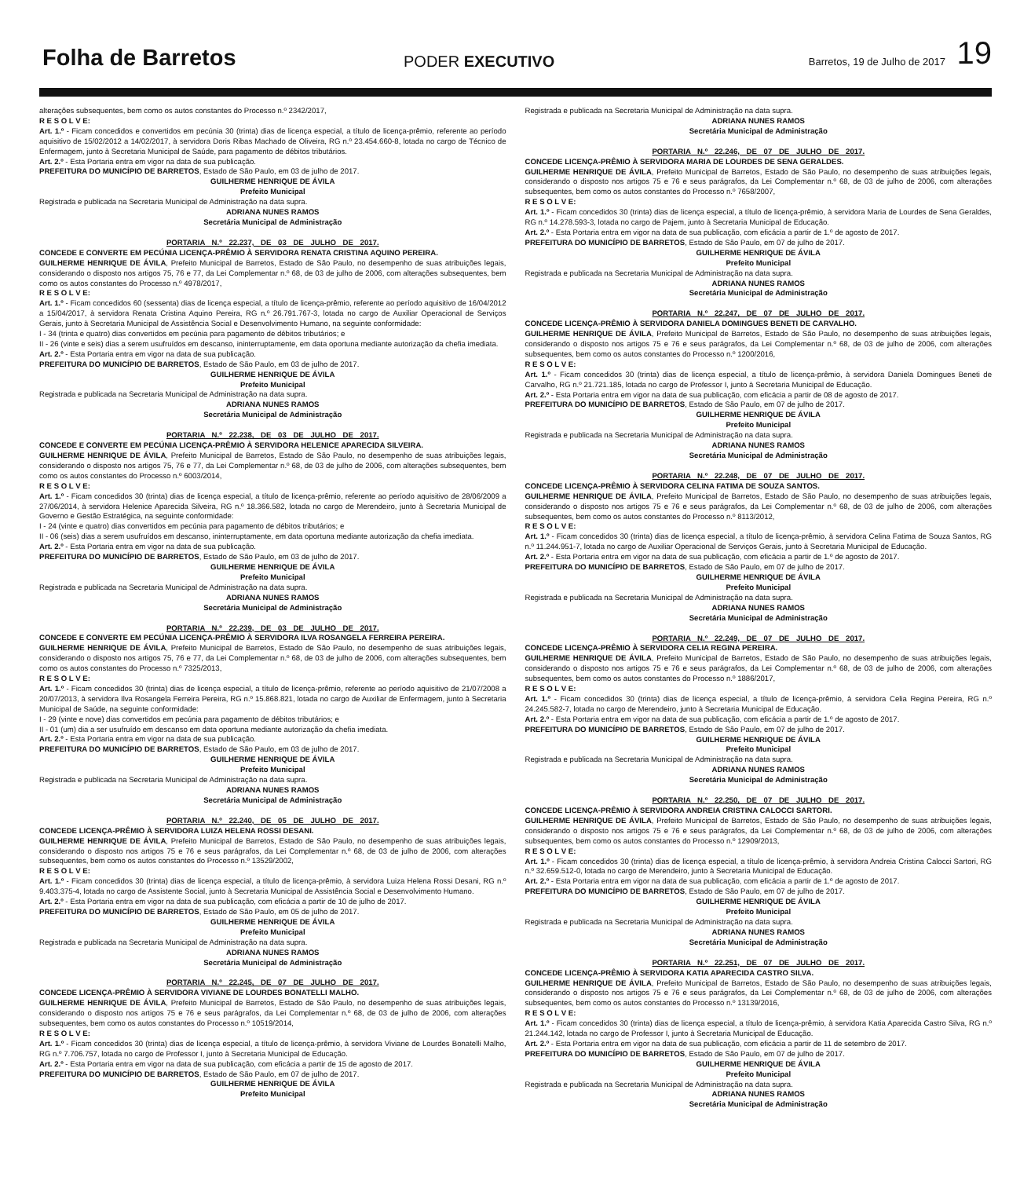Folha de Barretos
PODER EXECUTIVO
Barretos, 19 de Julho de 2017
19
alterações subsequentes, bem como os autos constantes do Processo n.º 2342/2017,
R E S O L V E:
Art. 1.º - Ficam concedidos e convertidos em pecúnia 30 (trinta) dias de licença especial, a título de licença-prêmio, referente ao período aquisitivo de 15/02/2012 a 14/02/2017, à servidora Doris Ribas Machado de Oliveira, RG n.º 23.454.660-8, lotada no cargo de Técnico de Enfermagem, junto à Secretaria Municipal de Saúde, para pagamento de débitos tributários.
Art. 2.º - Esta Portaria entra em vigor na data de sua publicação.
PREFEITURA DO MUNICÍPIO DE BARRETOS, Estado de São Paulo, em 03 de julho de 2017.
GUILHERME HENRIQUE DE ÁVILA
Prefeito Municipal
Registrada e publicada na Secretaria Municipal de Administração na data supra.
ADRIANA NUNES RAMOS
Secretária Municipal de Administração
PORTARIA N.º 22.237, DE 03 DE JULHO DE 2017.
CONCEDE E CONVERTE EM PECÚNIA LICENÇA-PRÊMIO À SERVIDORA RENATA CRISTINA AQUINO PEREIRA.
GUILHERME HENRIQUE DE ÁVILA, Prefeito Municipal de Barretos, Estado de São Paulo, no desempenho de suas atribuições legais, considerando o disposto nos artigos 75, 76 e 77, da Lei Complementar n.º 68, de 03 de julho de 2006, com alterações subsequentes, bem como os autos constantes do Processo n.º 4978/2017,
R E S O L V E:
Art. 1.º - Ficam concedidos 60 (sessenta) dias de licença especial, a título de licença-prêmio, referente ao período aquisitivo de 16/04/2012 a 15/04/2017, à servidora Renata Cristina Aquino Pereira, RG n.º 26.791.767-3, lotada no cargo de Auxiliar Operacional de Serviços Gerais, junto à Secretaria Municipal de Assistência Social e Desenvolvimento Humano, na seguinte conformidade:
I - 34 (trinta e quatro) dias convertidos em pecúnia para pagamento de débitos tributários; e
II - 26 (vinte e seis) dias a serem usufruídos em descanso, ininterruptamente, em data oportuna mediante autorização da chefia imediata.
Art. 2.º - Esta Portaria entra em vigor na data de sua publicação.
PREFEITURA DO MUNICÍPIO DE BARRETOS, Estado de São Paulo, em 03 de julho de 2017.
GUILHERME HENRIQUE DE ÁVILA
Prefeito Municipal
Registrada e publicada na Secretaria Municipal de Administração na data supra.
ADRIANA NUNES RAMOS
Secretária Municipal de Administração
PORTARIA N.º 22.238, DE 03 DE JULHO DE 2017.
CONCEDE E CONVERTE EM PECÚNIA LICENÇA-PRÊMIO À SERVIDORA HELENICE APARECIDA SILVEIRA.
GUILHERME HENRIQUE DE ÁVILA, Prefeito Municipal de Barretos, Estado de São Paulo, no desempenho de suas atribuições legais, considerando o disposto nos artigos 75, 76 e 77, da Lei Complementar n.º 68, de 03 de julho de 2006, com alterações subsequentes, bem como os autos constantes do Processo n.º 6003/2014,
R E S O L V E:
Art. 1.º - Ficam concedidos 30 (trinta) dias de licença especial, a título de licença-prêmio, referente ao período aquisitivo de 28/06/2009 a 27/06/2014, à servidora Helenice Aparecida Silveira, RG n.º 18.366.582, lotada no cargo de Merendeiro, junto à Secretaria Municipal de Governo e Gestão Estratégica, na seguinte conformidade:
I - 24 (vinte e quatro) dias convertidos em pecúnia para pagamento de débitos tributários; e
II - 06 (seis) dias a serem usufruídos em descanso, ininterruptamente, em data oportuna mediante autorização da chefia imediata.
Art. 2.º - Esta Portaria entra em vigor na data de sua publicação.
PREFEITURA DO MUNICÍPIO DE BARRETOS, Estado de São Paulo, em 03 de julho de 2017.
GUILHERME HENRIQUE DE ÁVILA
Prefeito Municipal
Registrada e publicada na Secretaria Municipal de Administração na data supra.
ADRIANA NUNES RAMOS
Secretária Municipal de Administração
PORTARIA N.º 22.239, DE 03 DE JULHO DE 2017.
CONCEDE E CONVERTE EM PECÚNIA LICENÇA-PRÊMIO À SERVIDORA ILVA ROSANGELA FERREIRA PEREIRA.
GUILHERME HENRIQUE DE ÁVILA, Prefeito Municipal de Barretos, Estado de São Paulo, no desempenho de suas atribuições legais, considerando o disposto nos artigos 75, 76 e 77, da Lei Complementar n.º 68, de 03 de julho de 2006, com alterações subsequentes, bem como os autos constantes do Processo n.º 7325/2013,
R E S O L V E:
Art. 1.º - Ficam concedidos 30 (trinta) dias de licença especial, a título de licença-prêmio, referente ao período aquisitivo de 21/07/2008 a 20/07/2013, à servidora Ilva Rosangela Ferreira Pereira, RG n.º 15.868.821, lotada no cargo de Auxiliar de Enfermagem, junto à Secretaria Municipal de Saúde, na seguinte conformidade:
I - 29 (vinte e nove) dias convertidos em pecúnia para pagamento de débitos tributários; e
II - 01 (um) dia a ser usufruído em descanso em data oportuna mediante autorização da chefia imediata.
Art. 2.º - Esta Portaria entra em vigor na data de sua publicação.
PREFEITURA DO MUNICÍPIO DE BARRETOS, Estado de São Paulo, em 03 de julho de 2017.
GUILHERME HENRIQUE DE ÁVILA
Prefeito Municipal
Registrada e publicada na Secretaria Municipal de Administração na data supra.
ADRIANA NUNES RAMOS
Secretária Municipal de Administração
PORTARIA N.º 22.240, DE 05 DE JULHO DE 2017.
CONCEDE LICENÇA-PRÊMIO À SERVIDORA LUIZA HELENA ROSSI DESANI.
GUILHERME HENRIQUE DE ÁVILA, Prefeito Municipal de Barretos, Estado de São Paulo, no desempenho de suas atribuições legais, considerando o disposto nos artigos 75 e 76 e seus parágrafos, da Lei Complementar n.º 68, de 03 de julho de 2006, com alterações subsequentes, bem como os autos constantes do Processo n.º 13529/2002,
R E S O L V E:
Art. 1.º - Ficam concedidos 30 (trinta) dias de licença especial, a título de licença-prêmio, à servidora Luiza Helena Rossi Desani, RG n.º 9.403.375-4, lotada no cargo de Assistente Social, junto à Secretaria Municipal de Assistência Social e Desenvolvimento Humano.
Art. 2.º - Esta Portaria entra em vigor na data de sua publicação, com eficácia a partir de 10 de julho de 2017.
PREFEITURA DO MUNICÍPIO DE BARRETOS, Estado de São Paulo, em 05 de julho de 2017.
GUILHERME HENRIQUE DE ÁVILA
Prefeito Municipal
Registrada e publicada na Secretaria Municipal de Administração na data supra.
ADRIANA NUNES RAMOS
Secretária Municipal de Administração
PORTARIA N.º 22.245, DE 07 DE JULHO DE 2017.
CONCEDE LICENÇA-PRÊMIO À SERVIDORA VIVIANE DE LOURDES BONATELLI MALHO.
GUILHERME HENRIQUE DE ÁVILA, Prefeito Municipal de Barretos, Estado de São Paulo, no desempenho de suas atribuições legais, considerando o disposto nos artigos 75 e 76 e seus parágrafos, da Lei Complementar n.º 68, de 03 de julho de 2006, com alterações subsequentes, bem como os autos constantes do Processo n.º 10519/2014,
R E S O L V E:
Art. 1.º - Ficam concedidos 30 (trinta) dias de licença especial, a título de licença-prêmio, à servidora Viviane de Lourdes Bonatelli Malho, RG n.º 7.706.757, lotada no cargo de Professor I, junto à Secretaria Municipal de Educação.
Art. 2.º - Esta Portaria entra em vigor na data de sua publicação, com eficácia a partir de 15 de agosto de 2017.
PREFEITURA DO MUNICÍPIO DE BARRETOS, Estado de São Paulo, em 07 de julho de 2017.
GUILHERME HENRIQUE DE ÁVILA
Prefeito Municipal
Registrada e publicada na Secretaria Municipal de Administração na data supra.
ADRIANA NUNES RAMOS
Secretária Municipal de Administração
PORTARIA N.º 22.246, DE 07 DE JULHO DE 2017.
CONCEDE LICENÇA-PRÊMIO À SERVIDORA MARIA DE LOURDES DE SENA GERALDES.
GUILHERME HENRIQUE DE ÁVILA, Prefeito Municipal de Barretos, Estado de São Paulo, no desempenho de suas atribuições legais, considerando o disposto nos artigos 75 e 76 e seus parágrafos, da Lei Complementar n.º 68, de 03 de julho de 2006, com alterações subsequentes, bem como os autos constantes do Processo n.º 7658/2007,
R E S O L V E:
Art. 1.º - Ficam concedidos 30 (trinta) dias de licença especial, a título de licença-prêmio, à servidora Maria de Lourdes de Sena Geraldes, RG n.º 14.278.593-3, lotada no cargo de Pajem, junto à Secretaria Municipal de Educação.
Art. 2.º - Esta Portaria entra em vigor na data de sua publicação, com eficácia a partir de 1.º de agosto de 2017.
PREFEITURA DO MUNICÍPIO DE BARRETOS, Estado de São Paulo, em 07 de julho de 2017.
GUILHERME HENRIQUE DE ÁVILA
Prefeito Municipal
Registrada e publicada na Secretaria Municipal de Administração na data supra.
ADRIANA NUNES RAMOS
Secretária Municipal de Administração
PORTARIA N.º 22.247, DE 07 DE JULHO DE 2017.
CONCEDE LICENÇA-PRÊMIO À SERVIDORA DANIELA DOMINGUES BENETI DE CARVALHO.
GUILHERME HENRIQUE DE ÁVILA, Prefeito Municipal de Barretos, Estado de São Paulo, no desempenho de suas atribuições legais, considerando o disposto nos artigos 75 e 76 e seus parágrafos, da Lei Complementar n.º 68, de 03 de julho de 2006, com alterações subsequentes, bem como os autos constantes do Processo n.º 1200/2016,
R E S O L V E:
Art. 1.º - Ficam concedidos 30 (trinta) dias de licença especial, a título de licença-prêmio, à servidora Daniela Domingues Beneti de Carvalho, RG n.º 21.721.185, lotada no cargo de Professor I, junto à Secretaria Municipal de Educação.
Art. 2.º - Esta Portaria entra em vigor na data de sua publicação, com eficácia a partir de 08 de agosto de 2017.
PREFEITURA DO MUNICÍPIO DE BARRETOS, Estado de São Paulo, em 07 de julho de 2017.
GUILHERME HENRIQUE DE ÁVILA
Prefeito Municipal
Registrada e publicada na Secretaria Municipal de Administração na data supra.
ADRIANA NUNES RAMOS
Secretária Municipal de Administração
PORTARIA N.º 22.248, DE 07 DE JULHO DE 2017.
CONCEDE LICENÇA-PRÊMIO À SERVIDORA CELINA FATIMA DE SOUZA SANTOS.
GUILHERME HENRIQUE DE ÁVILA, Prefeito Municipal de Barretos, Estado de São Paulo, no desempenho de suas atribuições legais, considerando o disposto nos artigos 75 e 76 e seus parágrafos, da Lei Complementar n.º 68, de 03 de julho de 2006, com alterações subsequentes, bem como os autos constantes do Processo n.º 8113/2012,
R E S O L V E:
Art. 1.º - Ficam concedidos 30 (trinta) dias de licença especial, a título de licença-prêmio, à servidora Celina Fatima de Souza Santos, RG n.º 11.244.951-7, lotada no cargo de Auxiliar Operacional de Serviços Gerais, junto à Secretaria Municipal de Educação.
Art. 2.º - Esta Portaria entra em vigor na data de sua publicação, com eficácia a partir de 1.º de agosto de 2017.
PREFEITURA DO MUNICÍPIO DE BARRETOS, Estado de São Paulo, em 07 de julho de 2017.
GUILHERME HENRIQUE DE ÁVILA
Prefeito Municipal
Registrada e publicada na Secretaria Municipal de Administração na data supra.
ADRIANA NUNES RAMOS
Secretária Municipal de Administração
PORTARIA N.º 22.249, DE 07 DE JULHO DE 2017.
CONCEDE LICENÇA-PRÊMIO À SERVIDORA CELIA REGINA PEREIRA.
GUILHERME HENRIQUE DE ÁVILA, Prefeito Municipal de Barretos, Estado de São Paulo, no desempenho de suas atribuições legais, considerando o disposto nos artigos 75 e 76 e seus parágrafos, da Lei Complementar n.º 68, de 03 de julho de 2006, com alterações subsequentes, bem como os autos constantes do Processo n.º 1886/2017,
R E S O L V E:
Art. 1.º - Ficam concedidos 30 (trinta) dias de licença especial, a título de licença-prêmio, à servidora Celia Regina Pereira, RG n.º 24.245.582-7, lotada no cargo de Merendeiro, junto à Secretaria Municipal de Educação.
Art. 2.º - Esta Portaria entra em vigor na data de sua publicação, com eficácia a partir de 1.º de agosto de 2017.
PREFEITURA DO MUNICÍPIO DE BARRETOS, Estado de São Paulo, em 07 de julho de 2017.
GUILHERME HENRIQUE DE ÁVILA
Prefeito Municipal
Registrada e publicada na Secretaria Municipal de Administração na data supra.
ADRIANA NUNES RAMOS
Secretária Municipal de Administração
PORTARIA N.º 22.250, DE 07 DE JULHO DE 2017.
CONCEDE LICENÇA-PRÊMIO À SERVIDORA ANDREIA CRISTINA CALOCCI SARTORI.
GUILHERME HENRIQUE DE ÁVILA, Prefeito Municipal de Barretos, Estado de São Paulo, no desempenho de suas atribuições legais, considerando o disposto nos artigos 75 e 76 e seus parágrafos, da Lei Complementar n.º 68, de 03 de julho de 2006, com alterações subsequentes, bem como os autos constantes do Processo n.º 12909/2013,
R E S O L V E:
Art. 1.º - Ficam concedidos 30 (trinta) dias de licença especial, a título de licença-prêmio, à servidora Andreia Cristina Calocci Sartori, RG n.º 32.659.512-0, lotada no cargo de Merendeiro, junto à Secretaria Municipal de Educação.
Art. 2.º - Esta Portaria entra em vigor na data de sua publicação, com eficácia a partir de 1.º de agosto de 2017.
PREFEITURA DO MUNICÍPIO DE BARRETOS, Estado de São Paulo, em 07 de julho de 2017.
GUILHERME HENRIQUE DE ÁVILA
Prefeito Municipal
Registrada e publicada na Secretaria Municipal de Administração na data supra.
ADRIANA NUNES RAMOS
Secretária Municipal de Administração
PORTARIA N.º 22.251, DE 07 DE JULHO DE 2017.
CONCEDE LICENÇA-PRÊMIO À SERVIDORA KATIA APARECIDA CASTRO SILVA.
GUILHERME HENRIQUE DE ÁVILA, Prefeito Municipal de Barretos, Estado de São Paulo, no desempenho de suas atribuições legais, considerando o disposto nos artigos 75 e 76 e seus parágrafos, da Lei Complementar n.º 68, de 03 de julho de 2006, com alterações subsequentes, bem como os autos constantes do Processo n.º 13139/2016,
R E S O L V E:
Art. 1.º - Ficam concedidos 30 (trinta) dias de licença especial, a título de licença-prêmio, à servidora Katia Aparecida Castro Silva, RG n.º 21.244.142, lotada no cargo de Professor I, junto à Secretaria Municipal de Educação.
Art. 2.º - Esta Portaria entra em vigor na data de sua publicação, com eficácia a partir de 11 de setembro de 2017.
PREFEITURA DO MUNICÍPIO DE BARRETOS, Estado de São Paulo, em 07 de julho de 2017.
GUILHERME HENRIQUE DE ÁVILA
Prefeito Municipal
Registrada e publicada na Secretaria Municipal de Administração na data supra.
ADRIANA NUNES RAMOS
Secretária Municipal de Administração